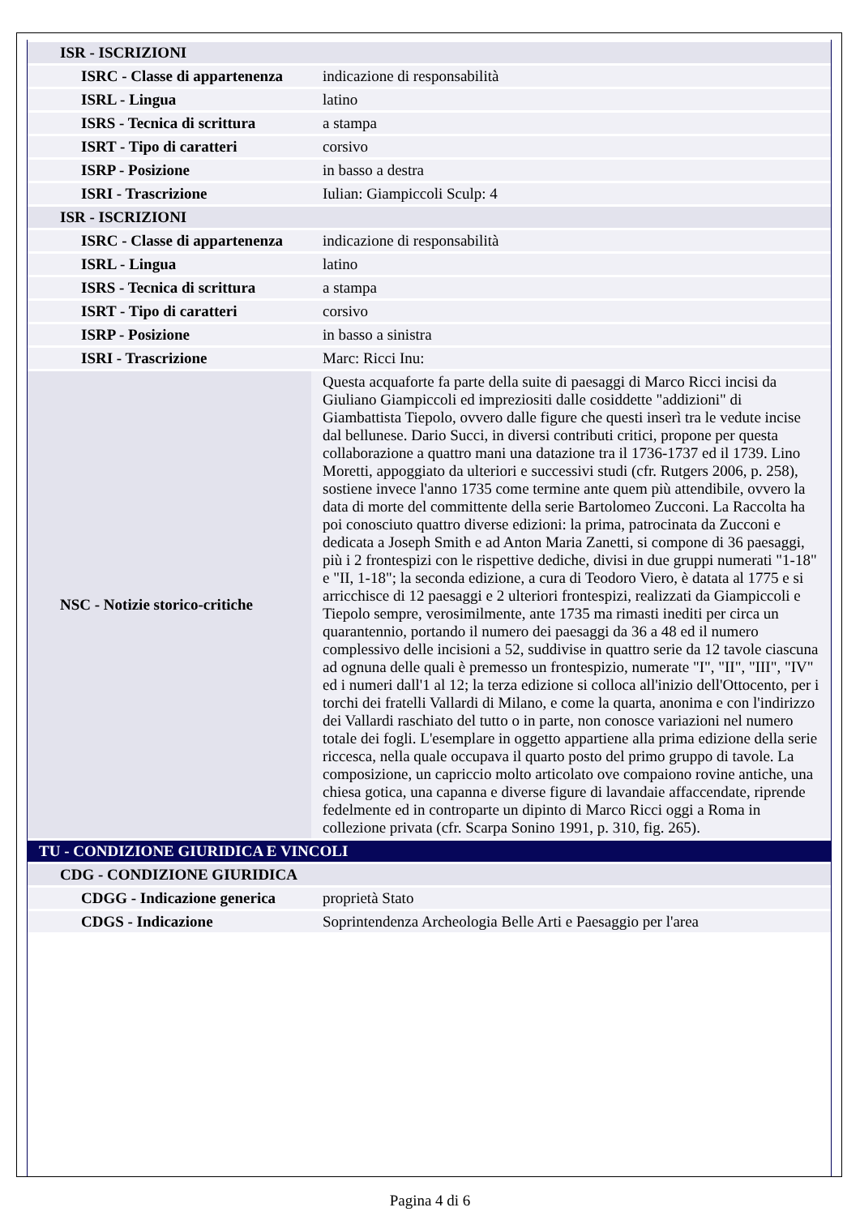| ISR - ISCRIZIONI | |
| ISRC - Classe di appartenenza | indicazione di responsabilità |
| ISRL - Lingua | latino |
| ISRS - Tecnica di scrittura | a stampa |
| ISRT - Tipo di caratteri | corsivo |
| ISRP - Posizione | in basso a destra |
| ISRI - Trascrizione | Iulian: Giampiccoli Sculp: 4 |
| ISR - ISCRIZIONI | |
| ISRC - Classe di appartenenza | indicazione di responsabilità |
| ISRL - Lingua | latino |
| ISRS - Tecnica di scrittura | a stampa |
| ISRT - Tipo di caratteri | corsivo |
| ISRP - Posizione | in basso a sinistra |
| ISRI - Trascrizione | Marc: Ricci Inu: |
| NSC - Notizie storico-critiche | Questa acquaforte fa parte della suite di paesaggi di Marco Ricci incisi da Giuliano Giampiccoli ed impreziositi dalle cosiddette "addizioni" di Giambattista Tiepolo, ovvero dalle figure che questi inserì tra le vedute incise dal bellunese. Dario Succi, in diversi contributi critici, propone per questa collaborazione a quattro mani una datazione tra il 1736-1737 ed il 1739. Lino Moretti, appoggiato da ulteriori e successivi studi (cfr. Rutgers 2006, p. 258), sostiene invece l'anno 1735 come termine ante quem più attendibile, ovvero la data di morte del committente della serie Bartolomeo Zucconi. La Raccolta ha poi conosciuto quattro diverse edizioni: la prima, patrocinata da Zucconi e dedicata a Joseph Smith e ad Anton Maria Zanetti, si compone di 36 paesaggi, più i 2 frontespizi con le rispettive dediche, divisi in due gruppi numerati "1-18" e "II, 1-18"; la seconda edizione, a cura di Teodoro Viero, è datata al 1775 e si arricchisce di 12 paesaggi e 2 ulteriori frontespizi, realizzati da Giampiccoli e Tiepolo sempre, verosimilmente, ante 1735 ma rimasti inediti per circa un quarantennio, portando il numero dei paesaggi da 36 a 48 ed il numero complessivo delle incisioni a 52, suddivise in quattro serie da 12 tavole ciascuna ad ognuna delle quali è premesso un frontespizio, numerate "I", "II", "III", "IV" ed i numeri dall'1 al 12; la terza edizione si colloca all'inizio dell'Ottocento, per i torchi dei fratelli Vallardi di Milano, e come la quarta, anonima e con l'indirizzo dei Vallardi raschiato del tutto o in parte, non conosce variazioni nel numero totale dei fogli. L'esemplare in oggetto appartiene alla prima edizione della serie riccesca, nella quale occupava il quarto posto del primo gruppo di tavole. La composizione, un capriccio molto articolato ove compaiono rovine antiche, una chiesa gotica, una capanna e diverse figure di lavandaie affaccendate, riprende fedelmente ed in controparte un dipinto di Marco Ricci oggi a Roma in collezione privata (cfr. Scarpa Sonino 1991, p. 310, fig. 265). |
| TU - CONDIZIONE GIURIDICA E VINCOLI | |
| CDG - CONDIZIONE GIURIDICA | |
| CDGG - Indicazione generica | proprietà Stato |
| CDGS - Indicazione | Soprintendenza Archeologia Belle Arti e Paesaggio per l'area |
Pagina 4 di 6